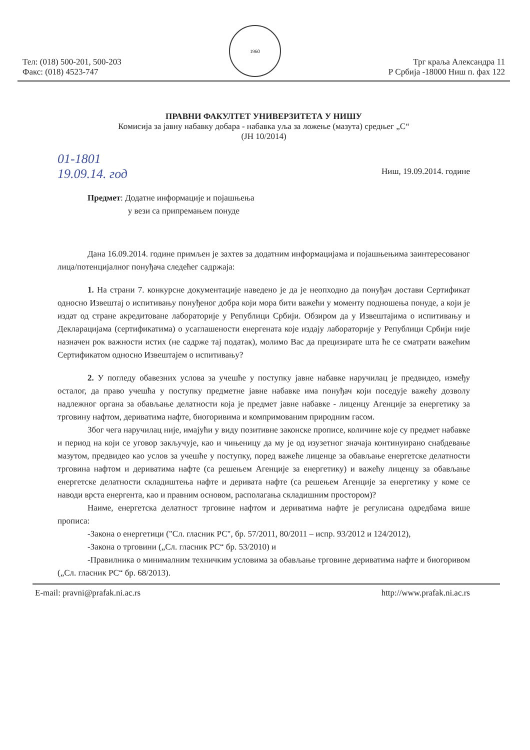Тел: (018) 500-201, 500-203
Факс: (018) 4523-747
1960
Трг краља Александра 11
Р Србија -18000 Ниш п. фах 122
ПРАВНИ ФАКУЛТЕТ УНИВЕРЗИТЕТА У НИШУ
Комисија за јавну набавку добара - набавка уља за ложење (мазута) средњег „С“
(ЈН 10/2014)
01-1801
19.09.14. год
Ниш, 19.09.2014. године
Предмет: Додатне информације и појашњења
у вези са припремањем понуде
Дана 16.09.2014. године примљен је захтев за додатним информацијама и појашњењима заинтересованог лица/потенцијалног понуђача следећег садржаја:
1. На страни 7. конкурсне документације наведено је да је неопходно да понуђач достави Сертификат односно Извештај о испитивању понуђеног добра који мора бити важећи у моменту подношења понуде, а који је издат од стране акредитоване лабораторије у Републици Србији. Обзиром да у Извештајима о испитивању и Декларацијама (сертификатима) о усаглашености енергената које издају лабораторије у Републици Србији није назначен рок важности истих (не садрже тај податак), молимо Вас да прецизирате шта ће се сматрати важећим Сертификатом односно Извештајем о испитивању?
2. У погледу обавезних услова за учешће у поступку јавне набавке наручилац је предвидео, између осталог, да право учешћа у поступку предметне јавне набавке има понуђач који поседује важећу дозволу надлежног органа за обављање делатности која је предмет јавне набавке - лиценцу Агенције за енергетику за трговину нафтом, дериватима нафте, биогоривима и компримованим природним гасом.
Због чега наручилац није, имајући у виду позитивне законске прописе, количине које су предмет набавке и период на који се уговор закључује, као и чињеницу да му је од изузетног значаја континуирано снабдевање мазутом, предвидео као услов за учешће у поступку, поред важеће лиценце за обављање енергетске делатности трговина нафтом и дериватима нафте (са решењем Агенције за енергетику) и важећу лиценцу за обављање енергетске делатности складиштења нафте и деривата нафте (са решењем Агенције за енергетику у коме се наводи врста енергента, као и правним основом, располагања складишним простором)?
Наиме, енергетска делатност трговине нафтом и дериватима нафте је регулисана одредбама више прописа:
-Закона о енергетици ("Сл. гласник РС", бр. 57/2011, 80/2011 – испр. 93/2012 и 124/2012),
-Закона о трговини („Сл. гласник РС“ бр. 53/2010) и
-Правилника о минималним техничким условима за обављање трговине дериватима нафте и биогоривом („Сл. гласник РС“ бр. 68/2013).
E-mail: pravni@prafak.ni.ac.rs http://www.prafak.ni.ac.rs